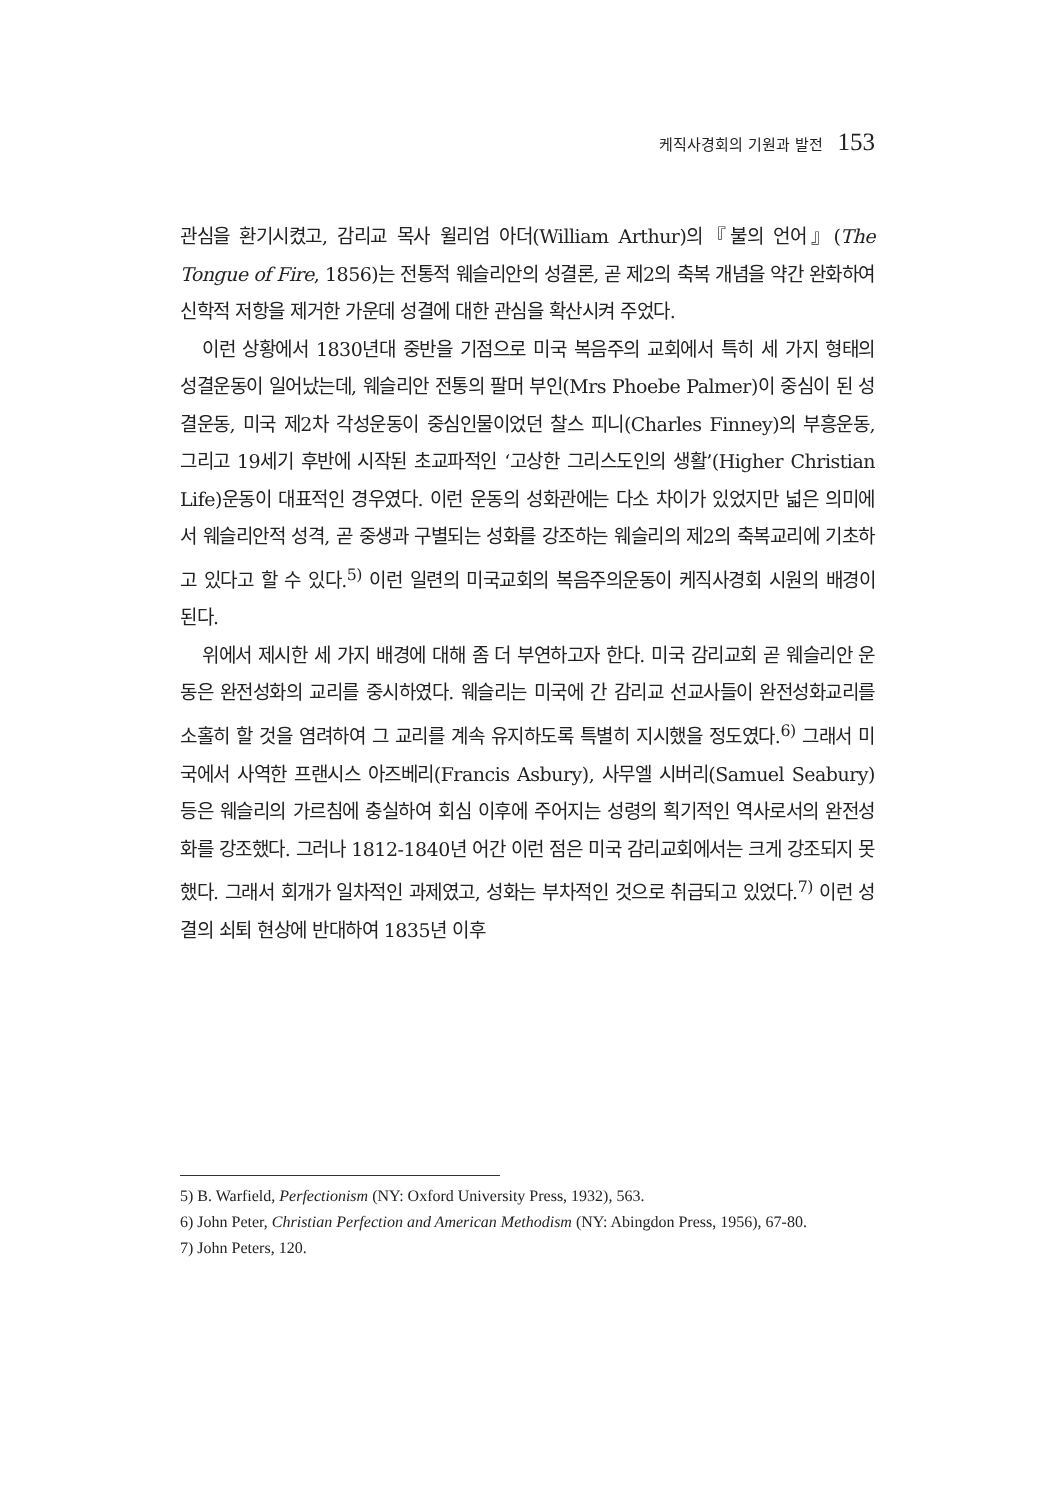케직사경회의 기원과 발전 153
관심을 환기시켰고, 감리교 목사 윌리엄 아더(William Arthur)의『불의 언어』(The Tongue of Fire, 1856)는 전통적 웨슬리안의 성결론, 곧 제2의 축복 개념을 약간 완화하여 신학적 저항을 제거한 가운데 성결에 대한 관심을 확산시켜 주었다.
이런 상황에서 1830년대 중반을 기점으로 미국 복음주의 교회에서 특히 세 가지 형태의 성결운동이 일어났는데, 웨슬리안 전통의 팔머 부인(Mrs Phoebe Palmer)이 중심이 된 성결운동, 미국 제2차 각성운동이 중심인물이었던 찰스 피니(Charles Finney)의 부흥운동, 그리고 19세기 후반에 시작된 초교파적인 ‘고상한 그리스도인의 생활’(Higher Christian Life)운동이 대표적인 경우였다. 이런 운동의 성화관에는 다소 차이가 있었지만 넓은 의미에서 웨슬리안적 성격, 곧 중생과 구별되는 성화를 강조하는 웨슬리의 제2의 축복교리에 기초하고 있다고 할 수 있다.<sup>5)</sup> 이런 일련의 미국교회의 복음주의운동이 케직사경회 시원의 배경이 된다.
위에서 제시한 세 가지 배경에 대해 좀 더 부연하고자 한다. 미국 감리교회 곧 웨슬리안 운동은 완전성화의 교리를 중시하였다. 웨슬리는 미국에 간 감리교 선교사들이 완전성화교리를 소홀히 할 것을 염려하여 그 교리를 계속 유지하도록 특별히 지시했을 정도였다.<sup>6)</sup> 그래서 미국에서 사역한 프랜시스 아즈베리(Francis Asbury), 사무엘 시버리(Samuel Seabury) 등은 웨슬리의 가르침에 충실하여 회심 이후에 주어지는 성령의 획기적인 역사로서의 완전성화를 강조했다. 그러나 1812-1840년 어간 이런 점은 미국 감리교회에서는 크게 강조되지 못했다. 그래서 회개가 일차적인 과제였고, 성화는 부차적인 것으로 취급되고 있었다.<sup>7)</sup> 이런 성결의 쇠퇴 현상에 반대하여 1835년 이후
5) B. Warfield, Perfectionism (NY: Oxford University Press, 1932), 563.
6) John Peter, Christian Perfection and American Methodism (NY: Abingdon Press, 1956), 67-80.
7) John Peters, 120.